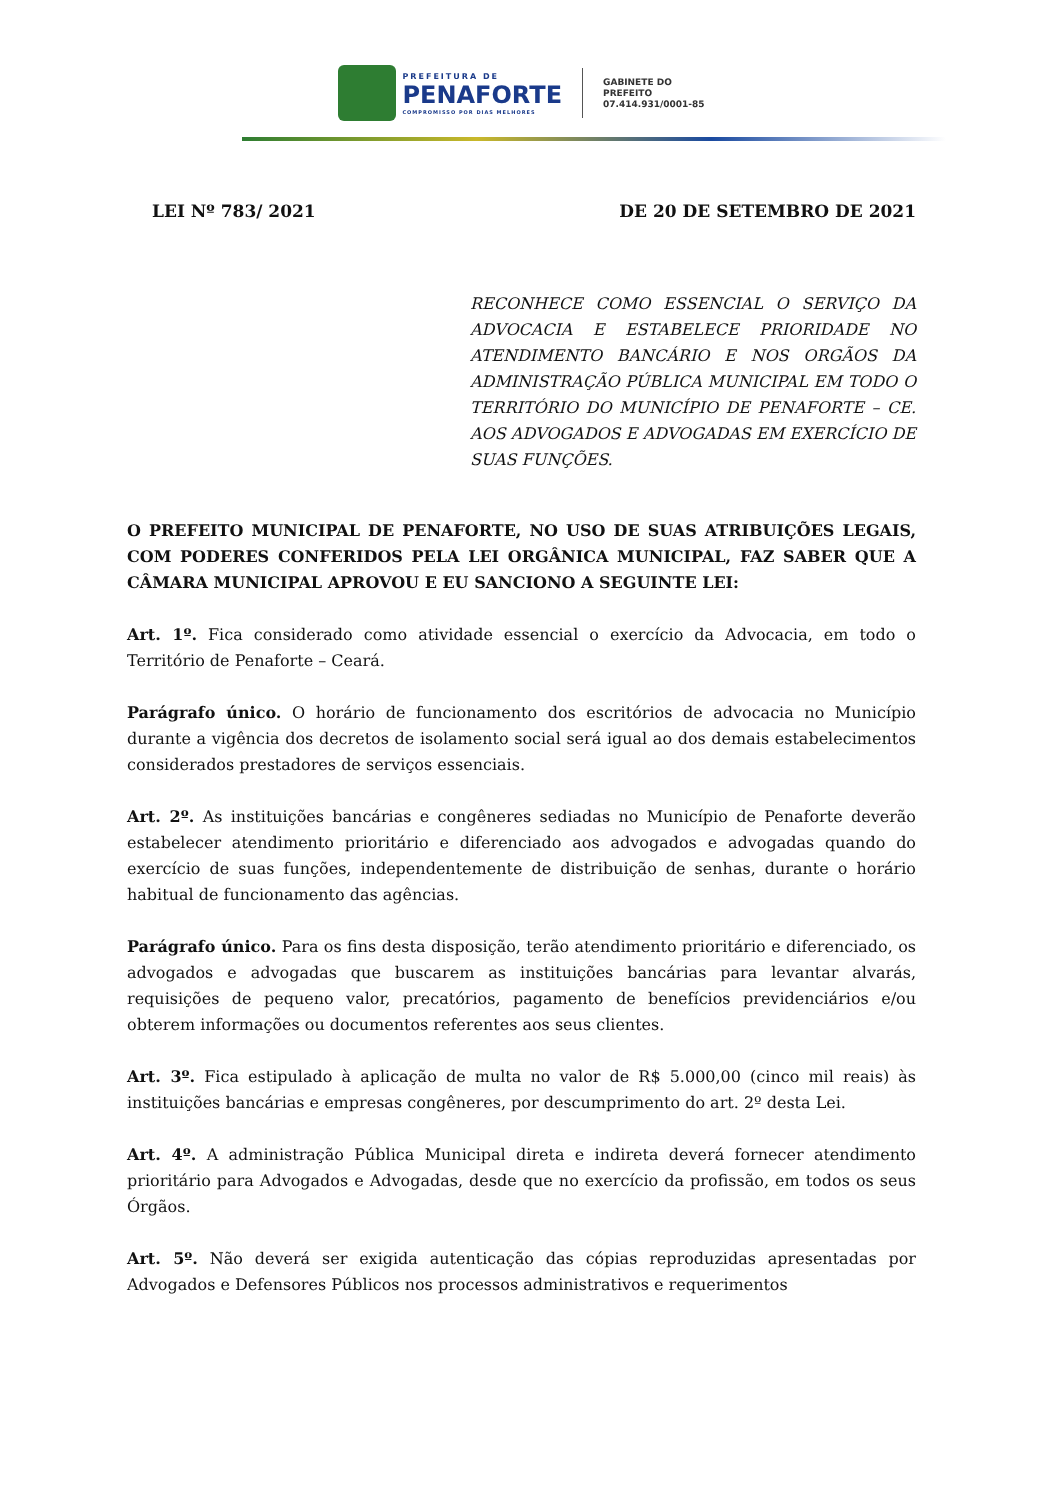PREFEITURA DE
PENAFORTE
COMPROMISSO POR DIAS MELHORES
GABINETE DO
PREFEITO
07.414.931/0001-85
LEI Nº 783/ 2021 DE 20 DE SETEMBRO DE 2021
RECONHECE COMO ESSENCIAL O SERVIÇO DA ADVOCACIA E ESTABELECE PRIORIDADE NO ATENDIMENTO BANCÁRIO E NOS ORGÃOS DA ADMINISTRAÇÃO PÚBLICA MUNICIPAL EM TODO O TERRITÓRIO DO MUNICÍPIO DE PENAFORTE – CE. AOS ADVOGADOS E ADVOGADAS EM EXERCÍCIO DE SUAS FUNÇÕES.
O PREFEITO MUNICIPAL DE PENAFORTE, NO USO DE SUAS ATRIBUIÇÕES LEGAIS, COM PODERES CONFERIDOS PELA LEI ORGÂNICA MUNICIPAL, FAZ SABER QUE A CÂMARA MUNICIPAL APROVOU E EU SANCIONO A SEGUINTE LEI:
Art. 1º. Fica considerado como atividade essencial o exercício da Advocacia, em todo o Território de Penaforte – Ceará.
Parágrafo único. O horário de funcionamento dos escritórios de advocacia no Município durante a vigência dos decretos de isolamento social será igual ao dos demais estabelecimentos considerados prestadores de serviços essenciais.
Art. 2º. As instituições bancárias e congêneres sediadas no Município de Penaforte deverão estabelecer atendimento prioritário e diferenciado aos advogados e advogadas quando do exercício de suas funções, independentemente de distribuição de senhas, durante o horário habitual de funcionamento das agências.
Parágrafo único. Para os fins desta disposição, terão atendimento prioritário e diferenciado, os advogados e advogadas que buscarem as instituições bancárias para levantar alvarás, requisições de pequeno valor, precatórios, pagamento de benefícios previdenciários e/ou obterem informações ou documentos referentes aos seus clientes.
Art. 3º. Fica estipulado à aplicação de multa no valor de R$ 5.000,00 (cinco mil reais) às instituições bancárias e empresas congêneres, por descumprimento do art. 2º desta Lei.
Art. 4º. A administração Pública Municipal direta e indireta deverá fornecer atendimento prioritário para Advogados e Advogadas, desde que no exercício da profissão, em todos os seus Órgãos.
Art. 5º. Não deverá ser exigida autenticação das cópias reproduzidas apresentadas por Advogados e Defensores Públicos nos processos administrativos e requerimentos